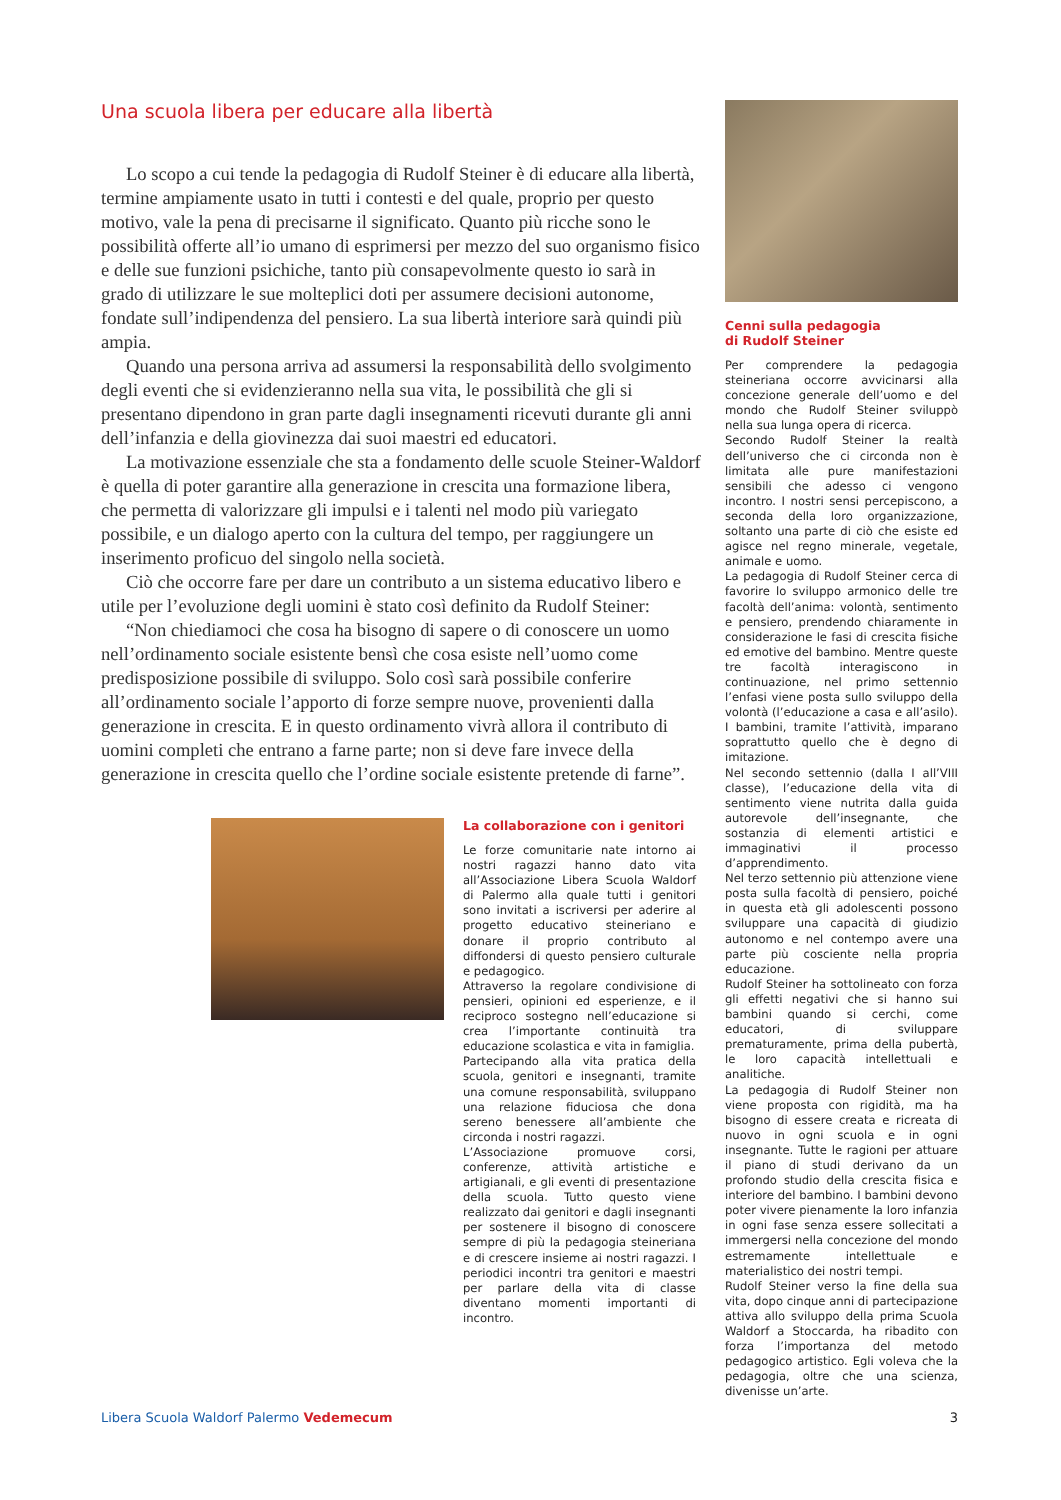Una scuola libera per educare alla libertà
Lo scopo a cui tende la pedagogia di Rudolf Steiner è di educare alla libertà, termine ampiamente usato in tutti i contesti e del quale, proprio per questo motivo, vale la pena di precisarne il significato. Quanto più ricche sono le possibilità offerte all’io umano di esprimersi per mezzo del suo organismo fisico e delle sue funzioni psichiche, tanto più consapevolmente questo io sarà in grado di utilizzare le sue molteplici doti per assumere decisioni autonome, fondate sull’indipendenza del pensiero. La sua libertà interiore sarà quindi più ampia.
Quando una persona arriva ad assumersi la responsabilità dello svolgimento degli eventi che si evidenzieranno nella sua vita, le possibilità che gli si presentano dipendono in gran parte dagli insegnamenti ricevuti durante gli anni dell’infanzia e della giovinezza dai suoi maestri ed educatori.
La motivazione essenziale che sta a fondamento delle scuole Steiner-Waldorf è quella di poter garantire alla generazione in crescita una formazione libera, che permetta di valorizzare gli impulsi e i talenti nel modo più variegato possibile, e un dialogo aperto con la cultura del tempo, per raggiungere un inserimento proficuo del singolo nella società.
Ciò che occorre fare per dare un contributo a un sistema educativo libero e utile per l’evoluzione degli uomini è stato così definito da Rudolf Steiner:
“Non chiediamoci che cosa ha bisogno di sapere o di conoscere un uomo nell’ordinamento sociale esistente bensì che cosa esiste nell’uomo come predisposizione possibile di sviluppo. Solo così sarà possibile conferire all’ordinamento sociale l’apporto di forze sempre nuove, provenienti dalla generazione in crescita. E in questo ordinamento vivrà allora il contributo di uomini completi che entrano a farne parte; non si deve fare invece della generazione in crescita quello che l’ordine sociale esistente pretende di farne”.
La collaborazione con i genitori
Le forze comunitarie nate intorno ai nostri ragazzi hanno dato vita all’Associazione Libera Scuola Waldorf di Palermo alla quale tutti i genitori sono invitati a iscriversi per aderire al progetto educativo steineriano e donare il proprio contributo al diffondersi di questo pensiero culturale e pedagogico.
Attraverso la regolare condivisione di pensieri, opinioni ed esperienze, e il reciproco sostegno nell’educazione si crea l’importante continuità tra educazione scolastica e vita in famiglia.
Partecipando alla vita pratica della scuola, genitori e insegnanti, tramite una comune responsabilità, sviluppano una relazione fiduciosa che dona sereno benessere all’ambiente che circonda i nostri ragazzi.
L’Associazione promuove corsi, conferenze, attività artistiche e artigianali, e gli eventi di presentazione della scuola. Tutto questo viene realizzato dai genitori e dagli insegnanti per sostenere il bisogno di conoscere sempre di più la pedagogia steineriana e di crescere insieme ai nostri ragazzi. I periodici incontri tra genitori e maestri per parlare della vita di classe diventano momenti importanti di incontro.
Cenni sulla pedagogia
di Rudolf Steiner
Per comprendere la pedagogia steineriana occorre avvicinarsi alla concezione generale dell’uomo e del mondo che Rudolf Steiner sviluppò nella sua lunga opera di ricerca.
Secondo Rudolf Steiner la realtà dell’universo che ci circonda non è limitata alle pure manifestazioni sensibili che adesso ci vengono incontro. I nostri sensi percepiscono, a seconda della loro organizzazione, soltanto una parte di ciò che esiste ed agisce nel regno minerale, vegetale, animale e uomo.
La pedagogia di Rudolf Steiner cerca di favorire lo sviluppo armonico delle tre facoltà dell’anima: volontà, sentimento e pensiero, prendendo chiaramente in considerazione le fasi di crescita fisiche ed emotive del bambino. Mentre queste tre facoltà interagiscono in continuazione, nel primo settennio l’enfasi viene posta sullo sviluppo della volontà (l’educazione a casa e all’asilo). I bambini, tramite l’attività, imparano soprattutto quello che è degno di imitazione.
Nel secondo settennio (dalla I all’VIII classe), l’educazione della vita di sentimento viene nutrita dalla guida autorevole dell’insegnante, che sostanzia di elementi artistici e immaginativi il processo d’apprendimento.
Nel terzo settennio più attenzione viene posta sulla facoltà di pensiero, poiché in questa età gli adolescenti possono sviluppare una capacità di giudizio autonomo e nel contempo avere una parte più cosciente nella propria educazione.
Rudolf Steiner ha sottolineato con forza gli effetti negativi che si hanno sui bambini quando si cerchi, come educatori, di sviluppare prematuramente, prima della pubertà, le loro capacità intellettuali e analitiche.
La pedagogia di Rudolf Steiner non viene proposta con rigidità, ma ha bisogno di essere creata e ricreata di nuovo in ogni scuola e in ogni insegnante. Tutte le ragioni per attuare il piano di studi derivano da un profondo studio della crescita fisica e interiore del bambino. I bambini devono poter vivere pienamente la loro infanzia in ogni fase senza essere sollecitati a immergersi nella concezione del mondo estremamente intellettuale e materialistico dei nostri tempi.
Rudolf Steiner verso la fine della sua vita, dopo cinque anni di partecipazione attiva allo sviluppo della prima Scuola Waldorf a Stoccarda, ha ribadito con forza l’importanza del metodo pedagogico artistico. Egli voleva che la pedagogia, oltre che una scienza, divenisse un’arte.
Libera Scuola Waldorf Palermo Vedemecum 3